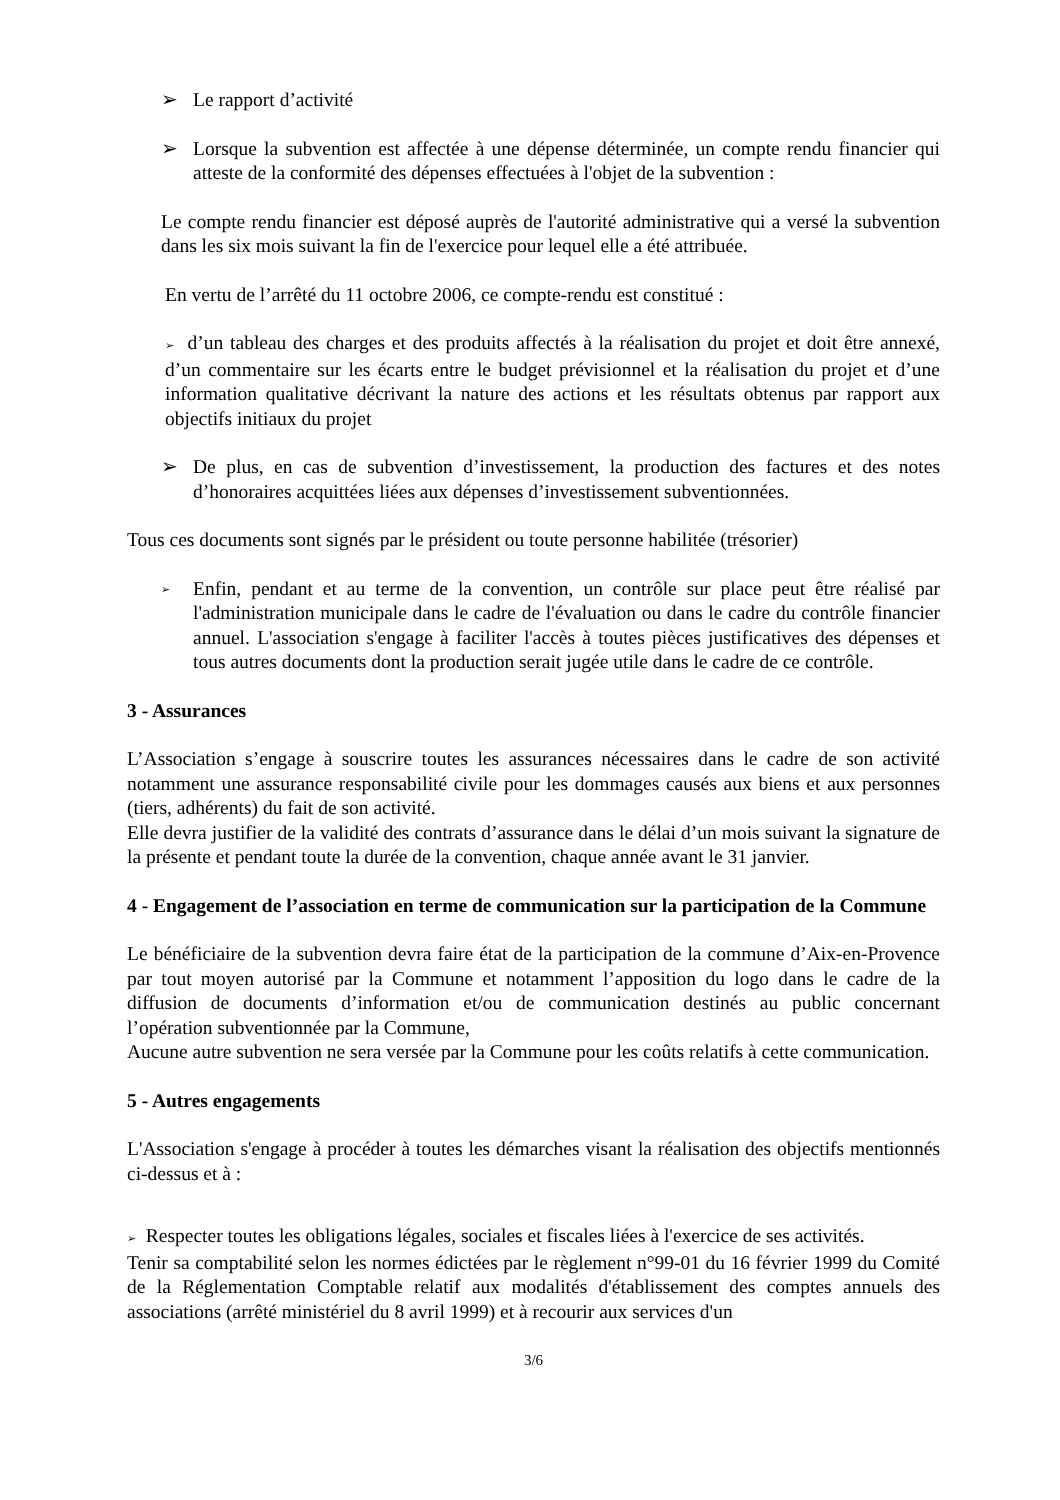➢ Le rapport d’activité
➢ Lorsque la subvention est affectée à une dépense déterminée, un compte rendu financier qui atteste de la conformité des dépenses effectuées à l'objet de la subvention :
Le compte rendu financier est déposé auprès de l'autorité administrative qui a versé la subvention dans les six mois suivant la fin de l'exercice pour lequel elle a été attribuée.
En vertu de l’arrêté du 11 octobre 2006, ce compte-rendu est constitué :
➢ d’un tableau des charges et des produits affectés à la réalisation du projet et doit être annexé, d’un commentaire sur les écarts entre le budget prévisionnel et la réalisation du projet et d’une information qualitative décrivant la nature des actions et les résultats obtenus par rapport aux objectifs initiaux du projet
➢ De plus, en cas de subvention d’investissement, la production des factures et des notes d’honoraires acquittées liées aux dépenses d’investissement subventionnées.
Tous ces documents sont signés par le président ou toute personne habilitée (trésorier)
➢ Enfin, pendant et au terme de la convention, un contrôle sur place peut être réalisé par l'administration municipale dans le cadre de l'évaluation ou dans le cadre du contrôle financier annuel. L'association s'engage à faciliter l'accès à toutes pièces justificatives des dépenses et tous autres documents dont la production serait jugée utile dans le cadre de ce contrôle.
3 - Assurances
L’Association s’engage à souscrire toutes les assurances nécessaires dans le cadre de son activité notamment une assurance responsabilité civile pour les dommages causés aux biens et aux personnes (tiers, adhérents) du fait de son activité.
Elle devra justifier de la validité des contrats d’assurance dans le délai d’un mois suivant la signature de la présente et pendant toute la durée de la convention, chaque année avant le 31 janvier.
4 - Engagement de l’association en terme de communication sur la participation de la Commune
Le bénéficiaire de la subvention devra faire état de la participation de la commune d’Aix-en-Provence par tout moyen autorisé par la Commune et notamment l’apposition du logo dans le cadre de la diffusion de documents d’information et/ou de communication destinés au public concernant l’opération subventionnée par la Commune,
Aucune autre subvention ne sera versée par la Commune pour les coûts relatifs à cette communication.
5 - Autres engagements
L'Association s'engage à procéder à toutes les démarches visant la réalisation des objectifs mentionnés ci-dessus et à :
➢ Respecter toutes les obligations légales, sociales et fiscales liées à l'exercice de ses activités.
Tenir sa comptabilité selon les normes édictées par le règlement n°99-01 du 16 février 1999 du Comité de la Réglementation Comptable relatif aux modalités d'établissement des comptes annuels des associations (arrêté ministériel du 8 avril 1999) et à recourir aux services d'un
3/6